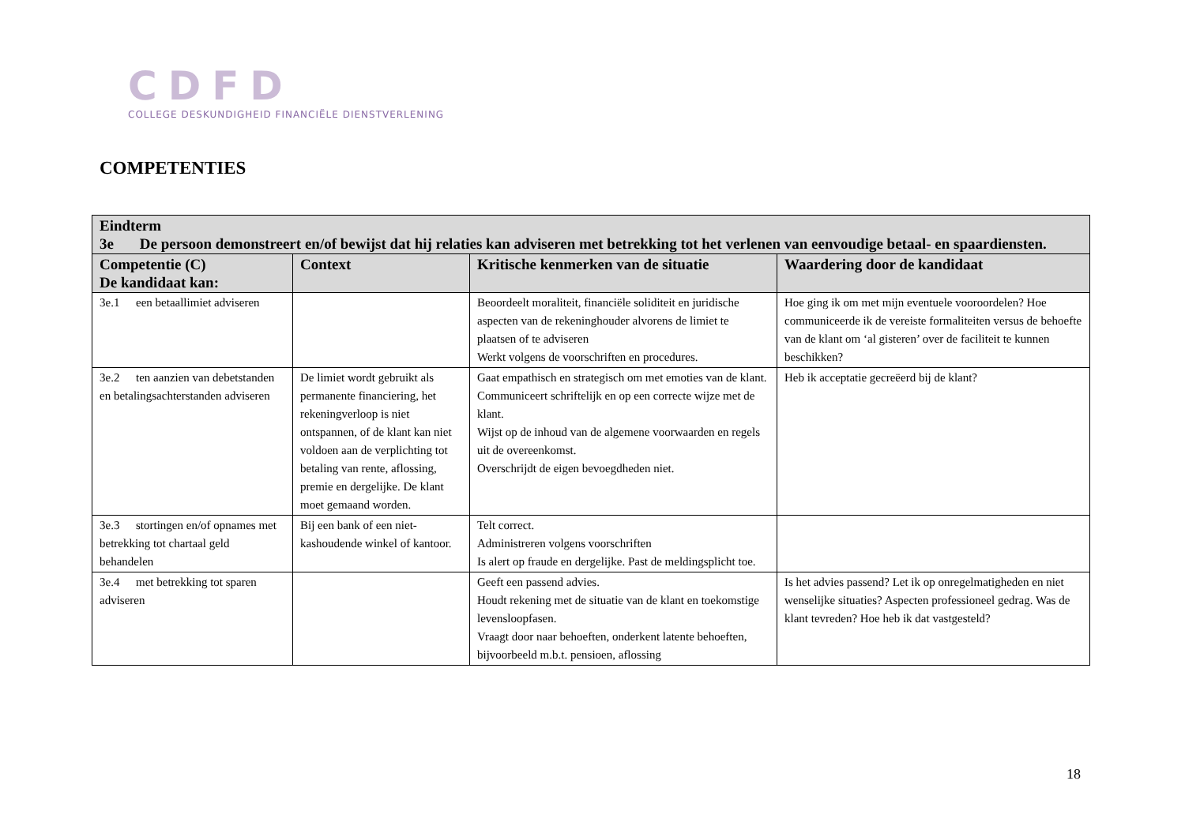CDFD
COLLEGE DESKUNDIGHEID FINANCIËLE DIENSTVERLENING
COMPETENTIES
| Eindterm 3e De persoon demonstreert en/of bewijst dat hij relaties kan adviseren met betrekking tot het verlenen van eenvoudige betaal- en spaardiensten. | | | |
| Competentie (C) De kandidaat kan: | Context | Kritische kenmerken van de situatie | Waardering door de kandidaat |
| 3e.1 een betaallimiet adviseren | | Beoordeelt moraliteit, financiële soliditeit en juridische aspecten van de rekeninghouder alvorens de limiet te plaatsen of te adviseren Werkt volgens de voorschriften en procedures. | Hoe ging ik om met mijn eventuele vooroordelen? Hoe communiceerde ik de vereiste formaliteiten versus de behoefte van de klant om ‘al gisteren’ over de faciliteit te kunnen beschikken? |
| 3e.2 ten aanzien van debetstanden en betalingsachterstanden adviseren | De limiet wordt gebruikt als permanente financiering, het rekeningverloop is niet ontspannen, of de klant kan niet voldoen aan de verplichting tot betaling van rente, aflossing, premie en dergelijke. De klant moet gemaand worden. | Gaat empathisch en strategisch om met emoties van de klant. Communiceert schriftelijk en op een correcte wijze met de klant. Wijst op de inhoud van de algemene voorwaarden en regels uit de overeenkomst. Overschrijdt de eigen bevoegdheden niet. | Heb ik acceptatie gecreëerd bij de klant? |
| 3e.3 stortingen en/of opnames met betrekking tot chartaal geld behandelen | Bij een bank of een niet-kashoudende winkel of kantoor. | Telt correct. Administreren volgens voorschriften Is alert op fraude en dergelijke. Past de meldingsplicht toe. | |
| 3e.4 met betrekking tot sparen adviseren | | Geeft een passend advies. Houdt rekening met de situatie van de klant en toekomstige levensloopfasen. Vraagt door naar behoeften, onderkent latente behoeften, bijvoorbeeld m.b.t. pensioen, aflossing | Is het advies passend? Let ik op onregelmatigheden en niet wenselijke situaties? Aspecten professioneel gedrag. Was de klant tevreden? Hoe heb ik dat vastgesteld? |
18